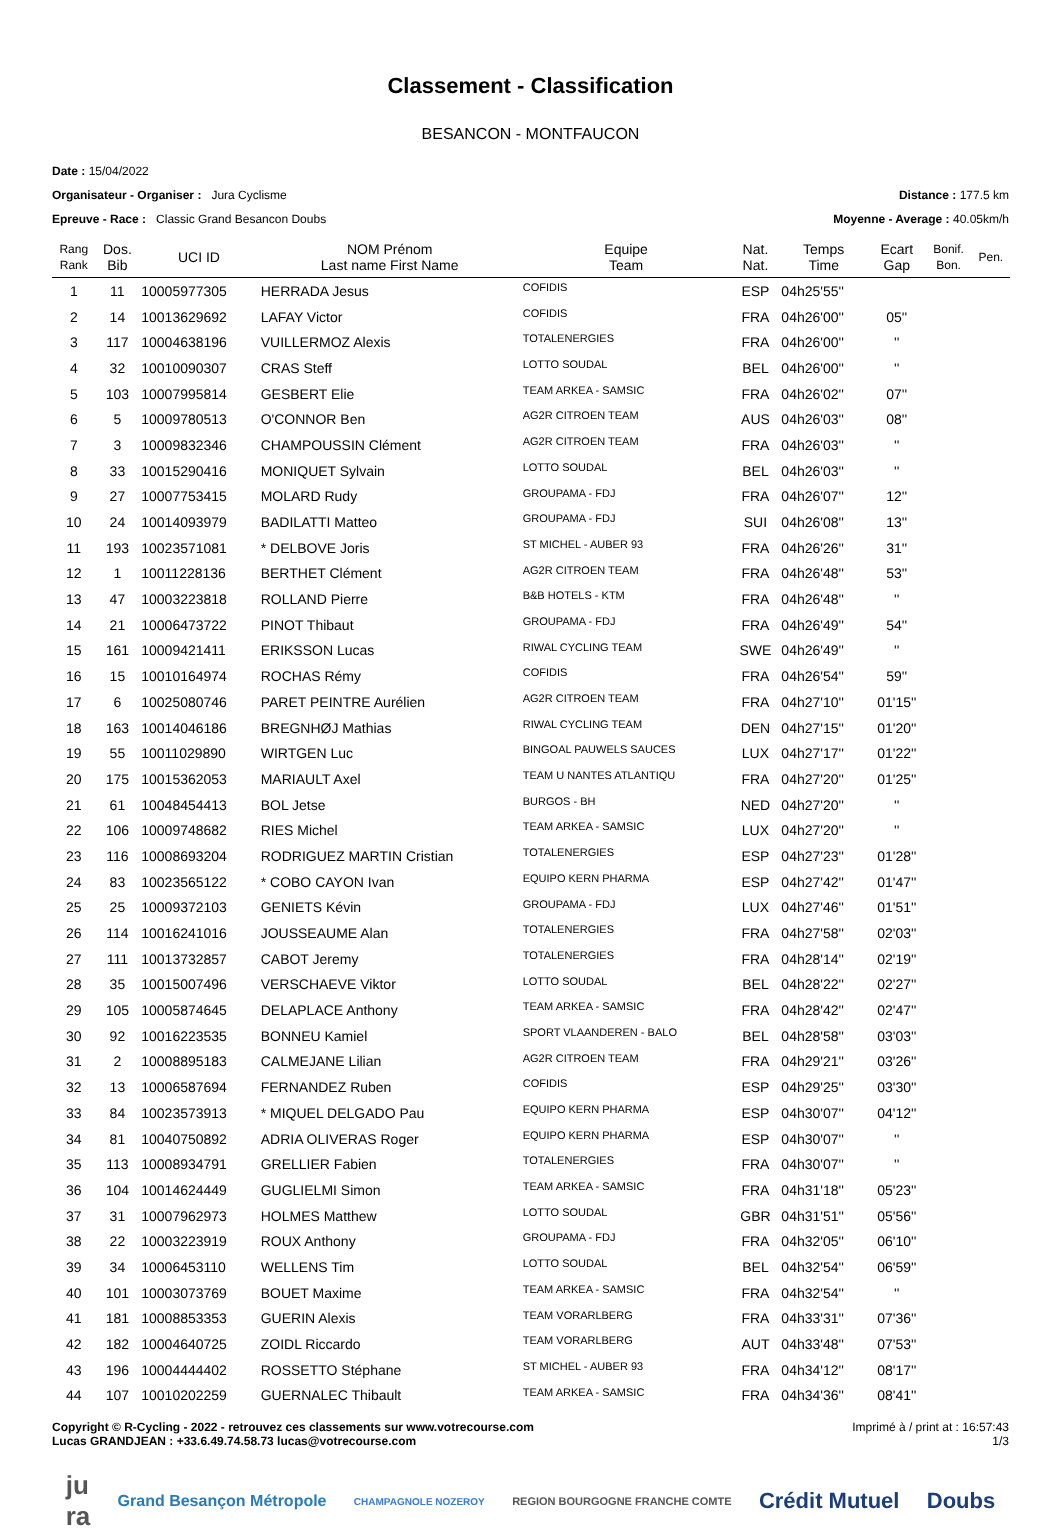Classement - Classification
BESANCON - MONTFAUCON
Date : 15/04/2022
Organisateur - Organiser : Jura Cyclisme Distance : 177.5 km
Epreuve - Race : Classic Grand Besancon Doubs Moyenne - Average : 40.05km/h
| Rang Rank | Dos. Bib | UCI ID | NOM Prénom Last name First Name | Equipe Team | Nat. Nat. | Temps Time | Ecart Gap | Bonif. Bon. | Pen. |
| --- | --- | --- | --- | --- | --- | --- | --- | --- | --- |
| 1 | 11 | 10005977305 | HERRADA Jesus | COFIDIS | ESP | 04h25'55'' | | | |
| 2 | 14 | 10013629692 | LAFAY Victor | COFIDIS | FRA | 04h26'00'' | 05'' | | |
| 3 | 117 | 10004638196 | VUILLERMOZ Alexis | TOTALENERGIES | FRA | 04h26'00'' | '' | | |
| 4 | 32 | 10010090307 | CRAS Steff | LOTTO SOUDAL | BEL | 04h26'00'' | '' | | |
| 5 | 103 | 10007995814 | GESBERT Elie | TEAM ARKEA - SAMSIC | FRA | 04h26'02'' | 07'' | | |
| 6 | 5 | 10009780513 | O'CONNOR Ben | AG2R CITROEN TEAM | AUS | 04h26'03'' | 08'' | | |
| 7 | 3 | 10009832346 | CHAMPOUSSIN Clément | AG2R CITROEN TEAM | FRA | 04h26'03'' | '' | | |
| 8 | 33 | 10015290416 | MONIQUET Sylvain | LOTTO SOUDAL | BEL | 04h26'03'' | '' | | |
| 9 | 27 | 10007753415 | MOLARD Rudy | GROUPAMA - FDJ | FRA | 04h26'07'' | 12'' | | |
| 10 | 24 | 10014093979 | BADILATTI Matteo | GROUPAMA - FDJ | SUI | 04h26'08'' | 13'' | | |
| 11 | 193 | 10023571081 | * DELBOVE Joris | ST MICHEL - AUBER 93 | FRA | 04h26'26'' | 31'' | | |
| 12 | 1 | 10011228136 | BERTHET Clément | AG2R CITROEN TEAM | FRA | 04h26'48'' | 53'' | | |
| 13 | 47 | 10003223818 | ROLLAND Pierre | B&B HOTELS - KTM | FRA | 04h26'48'' | '' | | |
| 14 | 21 | 10006473722 | PINOT Thibaut | GROUPAMA - FDJ | FRA | 04h26'49'' | 54'' | | |
| 15 | 161 | 10009421411 | ERIKSSON Lucas | RIWAL CYCLING TEAM | SWE | 04h26'49'' | '' | | |
| 16 | 15 | 10010164974 | ROCHAS Rémy | COFIDIS | FRA | 04h26'54'' | 59'' | | |
| 17 | 6 | 10025080746 | PARET PEINTRE Aurélien | AG2R CITROEN TEAM | FRA | 04h27'10'' | 01'15'' | | |
| 18 | 163 | 10014046186 | BREGNHØJ Mathias | RIWAL CYCLING TEAM | DEN | 04h27'15'' | 01'20'' | | |
| 19 | 55 | 10011029890 | WIRTGEN Luc | BINGOAL PAUWELS SAUCES | LUX | 04h27'17'' | 01'22'' | | |
| 20 | 175 | 10015362053 | MARIAULT Axel | TEAM U NANTES ATLANTIQU | FRA | 04h27'20'' | 01'25'' | | |
| 21 | 61 | 10048454413 | BOL Jetse | BURGOS - BH | NED | 04h27'20'' | '' | | |
| 22 | 106 | 10009748682 | RIES Michel | TEAM ARKEA - SAMSIC | LUX | 04h27'20'' | '' | | |
| 23 | 116 | 10008693204 | RODRIGUEZ MARTIN Cristian | TOTALENERGIES | ESP | 04h27'23'' | 01'28'' | | |
| 24 | 83 | 10023565122 | * COBO CAYON Ivan | EQUIPO KERN PHARMA | ESP | 04h27'42'' | 01'47'' | | |
| 25 | 25 | 10009372103 | GENIETS Kévin | GROUPAMA - FDJ | LUX | 04h27'46'' | 01'51'' | | |
| 26 | 114 | 10016241016 | JOUSSEAUME Alan | TOTALENERGIES | FRA | 04h27'58'' | 02'03'' | | |
| 27 | 111 | 10013732857 | CABOT Jeremy | TOTALENERGIES | FRA | 04h28'14'' | 02'19'' | | |
| 28 | 35 | 10015007496 | VERSCHAEVE Viktor | LOTTO SOUDAL | BEL | 04h28'22'' | 02'27'' | | |
| 29 | 105 | 10005874645 | DELAPLACE Anthony | TEAM ARKEA - SAMSIC | FRA | 04h28'42'' | 02'47'' | | |
| 30 | 92 | 10016223535 | BONNEU Kamiel | SPORT VLAANDEREN - BALO | BEL | 04h28'58'' | 03'03'' | | |
| 31 | 2 | 10008895183 | CALMEJANE Lilian | AG2R CITROEN TEAM | FRA | 04h29'21'' | 03'26'' | | |
| 32 | 13 | 10006587694 | FERNANDEZ Ruben | COFIDIS | ESP | 04h29'25'' | 03'30'' | | |
| 33 | 84 | 10023573913 | * MIQUEL DELGADO Pau | EQUIPO KERN PHARMA | ESP | 04h30'07'' | 04'12'' | | |
| 34 | 81 | 10040750892 | ADRIA OLIVERAS Roger | EQUIPO KERN PHARMA | ESP | 04h30'07'' | '' | | |
| 35 | 113 | 10008934791 | GRELLIER Fabien | TOTALENERGIES | FRA | 04h30'07'' | '' | | |
| 36 | 104 | 10014624449 | GUGLIELMI Simon | TEAM ARKEA - SAMSIC | FRA | 04h31'18'' | 05'23'' | | |
| 37 | 31 | 10007962973 | HOLMES Matthew | LOTTO SOUDAL | GBR | 04h31'51'' | 05'56'' | | |
| 38 | 22 | 10003223919 | ROUX Anthony | GROUPAMA - FDJ | FRA | 04h32'05'' | 06'10'' | | |
| 39 | 34 | 10006453110 | WELLENS Tim | LOTTO SOUDAL | BEL | 04h32'54'' | 06'59'' | | |
| 40 | 101 | 10003073769 | BOUET Maxime | TEAM ARKEA - SAMSIC | FRA | 04h32'54'' | '' | | |
| 41 | 181 | 10008853353 | GUERIN Alexis | TEAM VORARLBERG | FRA | 04h33'31'' | 07'36'' | | |
| 42 | 182 | 10004640725 | ZOIDL Riccardo | TEAM VORARLBERG | AUT | 04h33'48'' | 07'53'' | | |
| 43 | 196 | 10004444402 | ROSSETTO Stéphane | ST MICHEL - AUBER 93 | FRA | 04h34'12'' | 08'17'' | | |
| 44 | 107 | 10010202259 | GUERNALEC Thibault | TEAM ARKEA - SAMSIC | FRA | 04h34'36'' | 08'41'' | | |
Copyright © R-Cycling - 2022 - retrouvez ces classements sur www.votrecourse.com
Lucas GRANDJEAN : +33.6.49.74.58.73 lucas@votrecourse.com Imprimé à / print at : 16:57:43
1/3
ju
ra Grand Besançon Métropole CHAMPAGNOLE NOZEROY REGION BOURGOGNE FRANCHE COMTE Crédit Mutuel Doubs